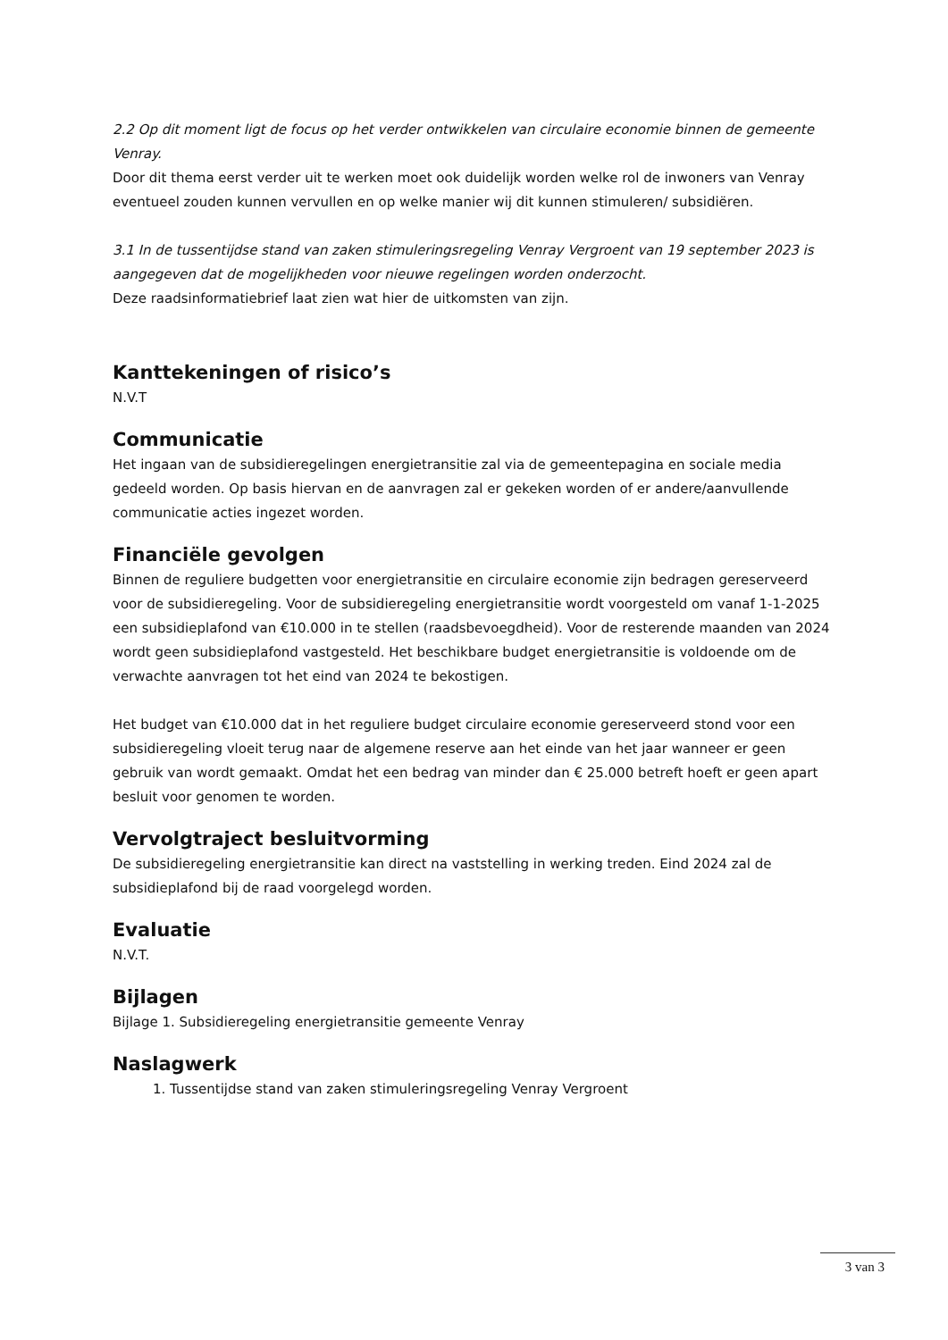2.2 Op dit moment ligt de focus op het verder ontwikkelen van circulaire economie binnen de gemeente Venray.
Door dit thema eerst verder uit te werken moet ook duidelijk worden welke rol de inwoners van Venray eventueel zouden kunnen vervullen en op welke manier wij dit kunnen stimuleren/ subsidiëren.
3.1 In de tussentijdse stand van zaken stimuleringsregeling Venray Vergroent van 19 september 2023 is aangegeven dat de mogelijkheden voor nieuwe regelingen worden onderzocht.
Deze raadsinformatiebrief laat zien wat hier de uitkomsten van zijn.
Kanttekeningen of risico’s
N.V.T
Communicatie
Het ingaan van de subsidieregelingen energietransitie zal via de gemeentepagina en sociale media gedeeld worden. Op basis hiervan en de aanvragen zal er gekeken worden of er andere/aanvullende communicatie acties ingezet worden.
Financiële gevolgen
Binnen de reguliere budgetten voor energietransitie en circulaire economie zijn bedragen gereserveerd voor de subsidieregeling. Voor de subsidieregeling energietransitie wordt voorgesteld om vanaf 1-1-2025 een subsidieplafond van €10.000 in te stellen (raadsbevoegdheid). Voor de resterende maanden van 2024 wordt geen subsidieplafond vastgesteld. Het beschikbare budget energietransitie is voldoende om de verwachte aanvragen tot het eind van 2024 te bekostigen.
Het budget van €10.000 dat in het reguliere budget circulaire economie gereserveerd stond voor een subsidieregeling vloeit terug naar de algemene reserve aan het einde van het jaar wanneer er geen gebruik van wordt gemaakt. Omdat het een bedrag van minder dan € 25.000 betreft hoeft er geen apart besluit voor genomen te worden.
Vervolgtraject besluitvorming
De subsidieregeling energietransitie kan direct na vaststelling in werking treden. Eind 2024 zal de subsidieplafond bij de raad voorgelegd worden.
Evaluatie
N.V.T.
Bijlagen
Bijlage 1. Subsidieregeling energietransitie gemeente Venray
Naslagwerk
1. Tussentijdse stand van zaken stimuleringsregeling Venray Vergroent
3 van 3